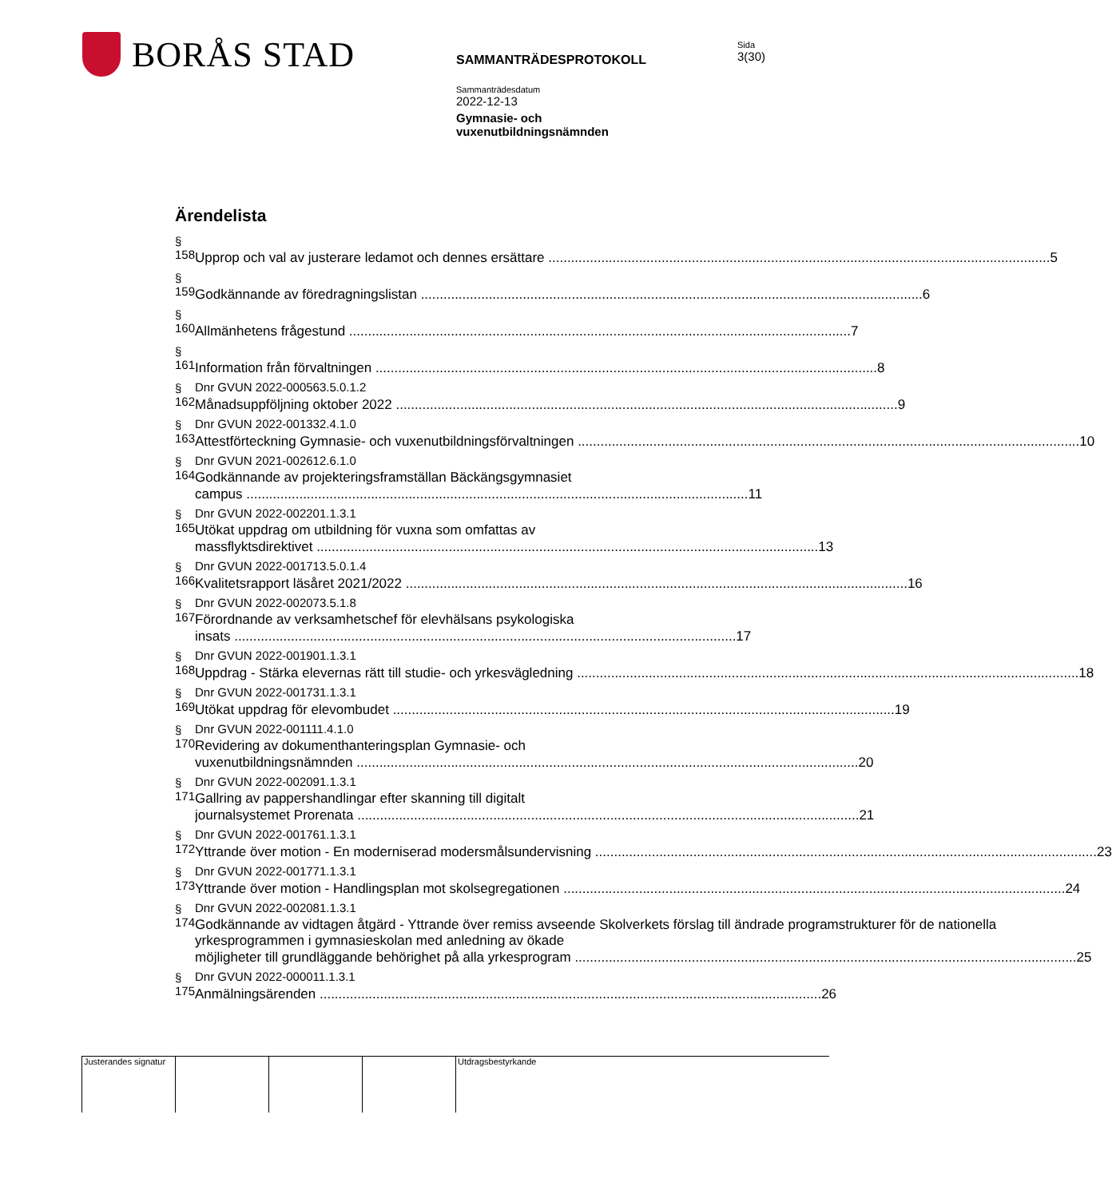BORÅS STAD
Sida
3(30)
SAMMANTRÄDESPROTOKOLL
Sammanträdesdatum
2022-12-13
Gymnasie- och
vuxenutbildningsnämnden
Ärendelista
§ 158
Upprop och val av justerare ledamot och dennes ersättare 5
§ 159
Godkännande av föredragningslistan 6
§ 160
Allmänhetens frågestund 7
§ 161
Information från förvaltningen 8
§ 162 Dnr GVUN 2022-000563.5.0.1.2
Månadsuppföljning oktober 2022 9
§ 163 Dnr GVUN 2022-001332.4.1.0
Attestförteckning Gymnasie- och vuxenutbildningsförvaltningen 10
§ 164 Dnr GVUN 2021-002612.6.1.0
Godkännande av projekteringsframställan Bäckängsgymnasiet
campus 11
§ 165 Dnr GVUN 2022-002201.1.3.1
Utökat uppdrag om utbildning för vuxna som omfattas av
massflyktsdirektivet 13
§ 166 Dnr GVUN 2022-001713.5.0.1.4
Kvalitetsrapport läsåret 2021/2022 16
§ 167 Dnr GVUN 2022-002073.5.1.8
Förordnande av verksamhetschef för elevhälsans psykologiska
insats 17
§ 168 Dnr GVUN 2022-001901.1.3.1
Uppdrag - Stärka elevernas rätt till studie- och yrkesvägledning 18
§ 169 Dnr GVUN 2022-001731.1.3.1
Utökat uppdrag för elevombudet 19
§ 170 Dnr GVUN 2022-001111.4.1.0
Revidering av dokumenthanteringsplan Gymnasie- och
vuxenutbildningsnämnden 20
§ 171 Dnr GVUN 2022-002091.1.3.1
Gallring av pappershandlingar efter skanning till digitalt
journalsystemet Prorenata 21
§ 172 Dnr GVUN 2022-001761.1.3.1
Yttrande över motion - En moderniserad modersmålsundervisning 23
§ 173 Dnr GVUN 2022-001771.1.3.1
Yttrande över motion - Handlingsplan mot skolsegregationen 24
§ 174 Dnr GVUN 2022-002081.1.3.1
Godkännande av vidtagen åtgärd - Yttrande över remiss avseende Skolverkets förslag till ändrade programstrukturer för de nationella yrkesprogrammen i gymnasieskolan med anledning av ökade
möjligheter till grundläggande behörighet på alla yrkesprogram 25
§ 175 Dnr GVUN 2022-000011.1.3.1
Anmälningsärenden 26
Justerandes signatur
Utdragsbestyrkande